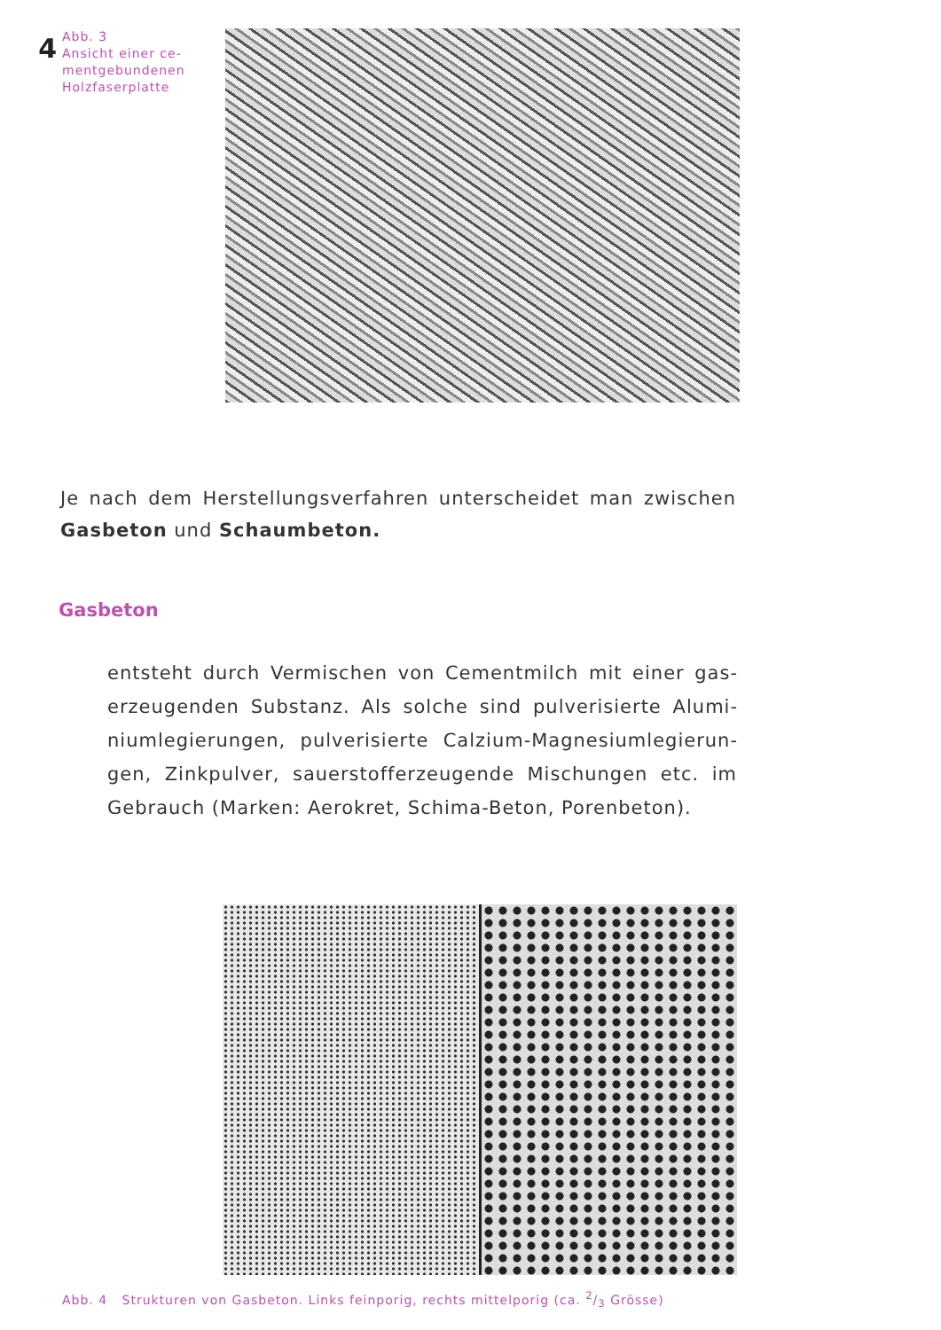4
Abb. 3
Ansicht einer ce-
mentgebundenen
Holzfaserplatte
Je nach dem Herstellungsverfahren unterscheidet man zwischen Gasbeton und Schaumbeton.
Gasbeton
entsteht durch Vermischen von Cementmilch mit einer gas­erzeugenden Substanz. Als solche sind pulverisierte Alumi­niumlegierungen, pulverisierte Calzium-Magnesiumlegierun­gen, Zinkpulver, sauerstofferzeugende Mischungen etc. im Gebrauch (Marken: Aerokret, Schima-Beton, Porenbeton).
Abb. 4 Strukturen von Gasbeton. Links feinporig, rechts mittelporig (ca. 2/3 Grösse)